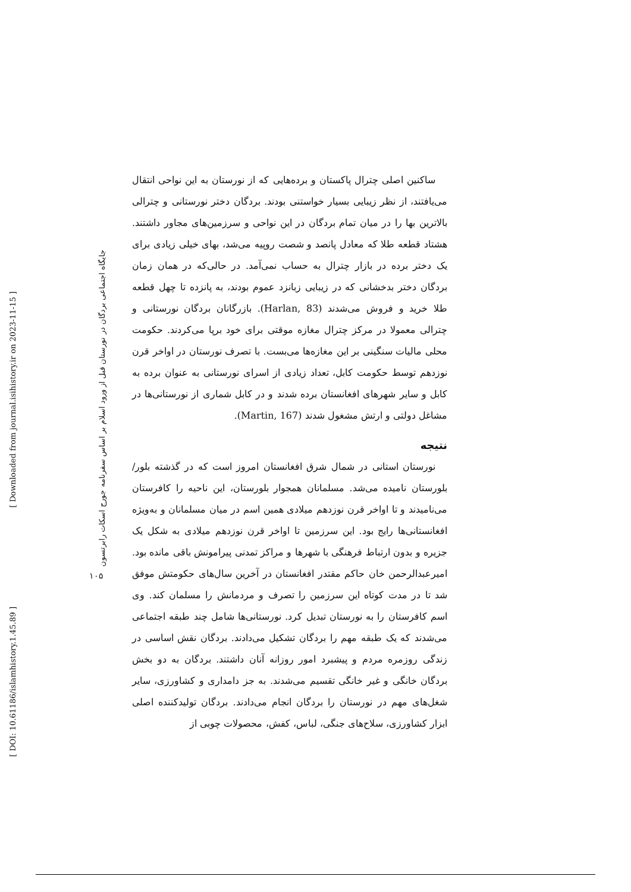[ DOI: 10.61186/islamhistory.1.45.89 ]
[ Downloaded from journal.isihistory.ir on 2023-11-15 ]
جایگاه اجتماعی بردگان در نورستان قبل از ورود اسلام بر اساس سفرنامه جورج اسکات رابرتسون
۱۰۵
ساکنین اصلی چترال پاکستان و برده‌هایی که از نورستان به این نواحی انتقال می‌یافتند، از نظر زیبایی بسیار خواستنی بودند. بردگان دختر نورستانی و چترالی بالاترین بها را در میان تمام بردگان در این نواحی و سرزمین‌های مجاور داشتند. هشتاد قطعه طلا که معادل پانصد و شصت روپیه می‌شد، بهای خیلی زیادی برای یک دختر برده در بازار چترال به حساب نمی‌آمد. در حالی‌که در همان زمان بردگان دختر بدخشانی که در زیبایی زبانزد عموم بودند، به پانزده تا چهل قطعه طلا خرید و فروش می‌شدند (Harlan, 83). بازرگانان بردگان نورستانی و چترالی معمولا در مرکز چترال مغازه موقتی برای خود برپا می‌کردند. حکومت محلی مالیات سنگینی بر این مغازه‌ها می‌بست. با تصرف نورستان در اواخر قرن نوزدهم توسط حکومت کابل، تعداد زیادی از اسرای نورستانی به عنوان برده به کابل و سایر شهرهای افغانستان برده شدند و در کابل شماری از نورستانی‌ها در مشاغل دولتی و ارتش مشغول شدند (Martin, 167).
نتیجه
نورستان استانی در شمال شرق افغانستان امروز است که در گذشته بلور/بلورستان نامیده می‌شد. مسلمانان همجوار بلورستان، این ناحیه را کافرستان می‌نامیدند و تا اواخر قرن نوزدهم میلادی همین اسم در میان مسلمانان و به‌ویژه افغانستانی‌ها رایج بود. این سرزمین تا اواخر قرن نوزدهم میلادی به شکل یک جزیره و بدون ارتباط فرهنگی با شهرها و مراکز تمدنی پیرامونش باقی مانده بود. امیرعبدالرحمن خان حاکم مقتدر افغانستان در آخرین سال‌های حکومتش موفق شد تا در مدت کوتاه این سرزمین را تصرف و مردمانش را مسلمان کند. وی اسم کافرستان را به نورستان تبدیل کرد. نورستانی‌ها شامل چند طبقه اجتماعی می‌شدند که یک طبقه مهم را بردگان تشکیل می‌دادند. بردگان نقش اساسی در زندگی روزمره مردم و پیشبرد امور روزانه آنان داشتند. بردگان به دو بخش بردگان خانگی و غیر خانگی تقسیم می‌شدند. به جز دامداری و کشاورزی، سایر شغل‌های مهم در نورستان را بردگان انجام می‌دادند. بردگان تولیدکننده اصلی ابزار کشاورزی، سلاح‌های جنگی، لباس، کفش، محصولات چوبی از